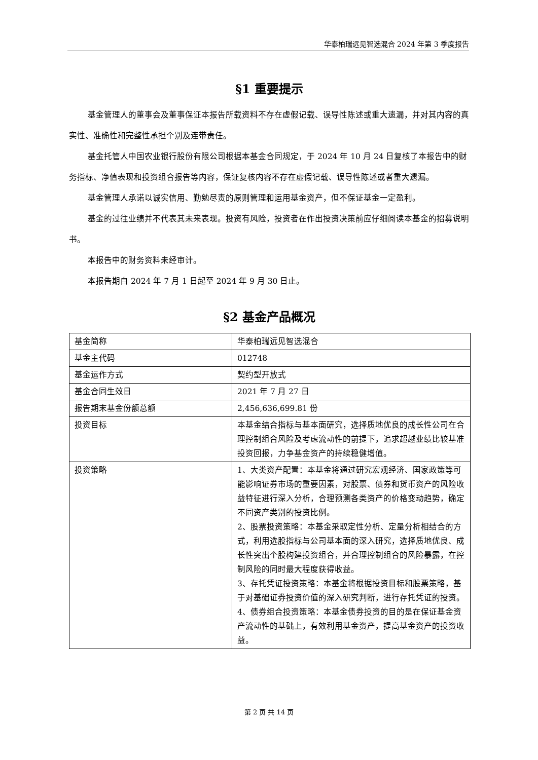华泰柏瑞远见智选混合 2024 年第 3 季度报告
§1 重要提示
基金管理人的董事会及董事保证本报告所载资料不存在虚假记载、误导性陈述或重大遗漏，并对其内容的真实性、准确性和完整性承担个别及连带责任。
基金托管人中国农业银行股份有限公司根据本基金合同规定，于 2024 年 10 月 24 日复核了本报告中的财务指标、净值表现和投资组合报告等内容，保证复核内容不存在虚假记载、误导性陈述或者重大遗漏。
基金管理人承诺以诚实信用、勤勉尽责的原则管理和运用基金资产，但不保证基金一定盈利。
基金的过往业绩并不代表其未来表现。投资有风险，投资者在作出投资决策前应仔细阅读本基金的招募说明书。
本报告中的财务资料未经审计。
本报告期自 2024 年 7 月 1 日起至 2024 年 9 月 30 日止。
§2 基金产品概况
| 基金简称 | 华泰柏瑞远见智选混合 |
| 基金主代码 | 012748 |
| 基金运作方式 | 契约型开放式 |
| 基金合同生效日 | 2021 年 7 月 27 日 |
| 报告期末基金份额总额 | 2,456,636,699.81 份 |
| 投资目标 | 本基金结合指标与基本面研究，选择质地优良的成长性公司在合理控制组合风险及考虑流动性的前提下，追求超越业绩比较基准投资回报，力争基金资产的持续稳健增值。 |
| 投资策略 | 1、大类资产配置：本基金将通过研究宏观经济、国家政策等可能影响证券市场的重要因素，对股票、债券和货币资产的风险收益特征进行深入分析，合理预测各类资产的价格变动趋势，确定不同资产类别的投资比例。 2、股票投资策略：本基金采取定性分析、定量分析相结合的方式，利用选股指标与公司基本面的深入研究，选择质地优良、成长性突出个股构建投资组合，并合理控制组合的风险暴露，在控制风险的同时最大程度获得收益。 3、存托凭证投资策略：本基金将根据投资目标和股票策略，基于对基础证券投资价值的深入研究判断，进行存托凭证的投资。 4、债券组合投资策略：本基金债券投资的目的是在保证基金资产流动性的基础上，有效利用基金资产，提高基金资产的投资收益。 |
第 2 页 共 14 页